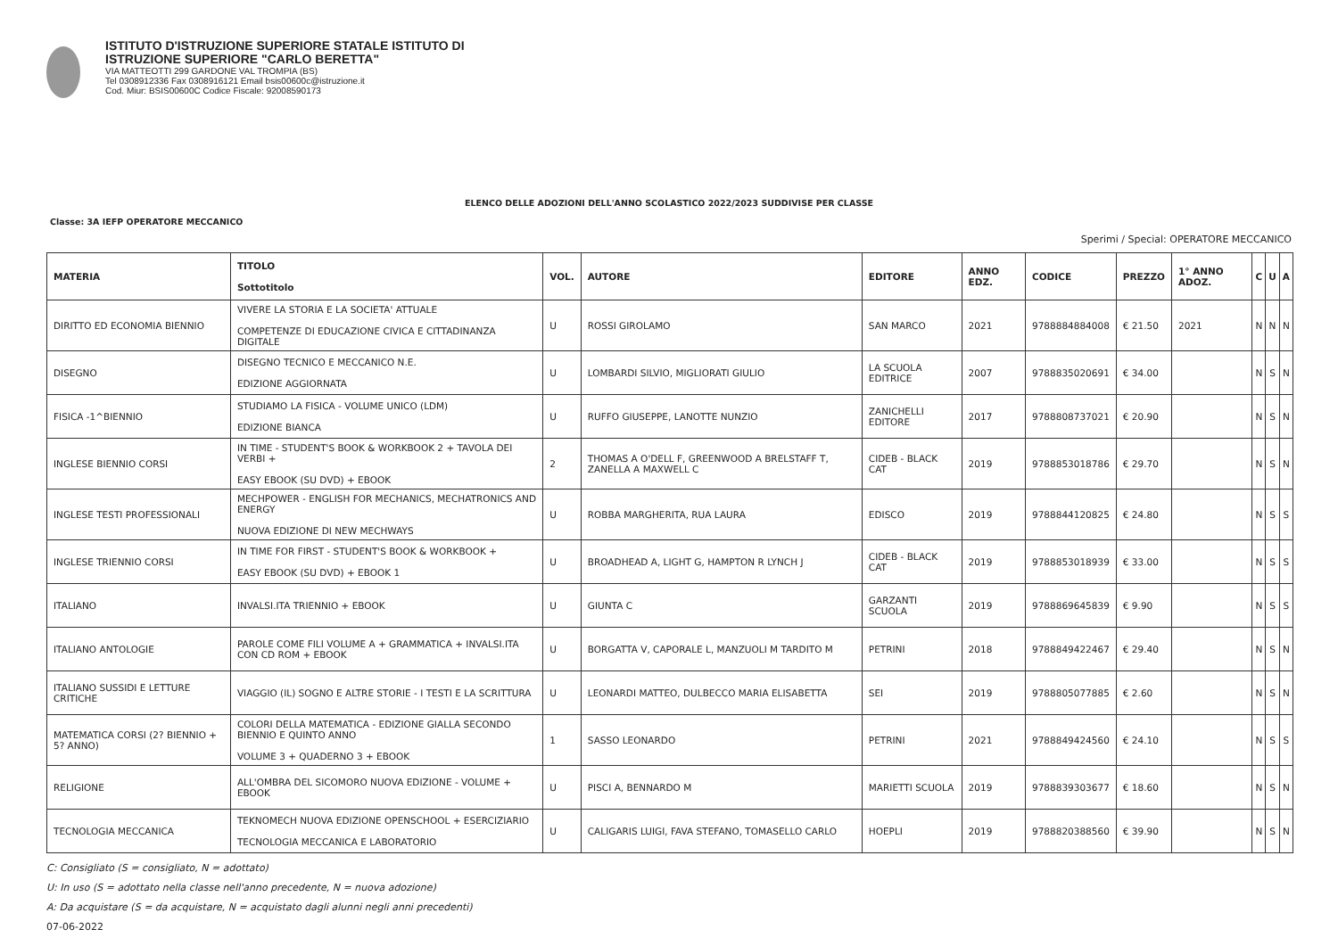ISTITUTO D'ISTRUZIONE SUPERIORE STATALE ISTITUTO DI
ISTRUZIONE SUPERIORE "CARLO BERETTA"
VIA MATTEOTTI 299 GARDONE VAL TROMPIA (BS)
Tel 0308912336 Fax 0308916121 Email bsis00600c@istruzione.it
Cod. Miur: BSIS00600C Codice Fiscale: 92008590173
ELENCO DELLE ADOZIONI DELL'ANNO SCOLASTICO 2022/2023 SUDDIVISE PER CLASSE
Classe: 3A IEFP OPERATORE MECCANICO
Sperimi / Special: OPERATORE MECCANICO
| MATERIA | TITOLO Sottotitolo | VOL. | AUTORE | EDITORE | ANNO EDZ. | CODICE | PREZZO | 1° ANNO ADOZ. | C | U | A |
| --- | --- | --- | --- | --- | --- | --- | --- | --- | --- | --- | --- |
| DIRITTO ED ECONOMIA BIENNIO | VIVERE LA STORIA E LA SOCIETA' ATTUALE COMPETENZE DI EDUCAZIONE CIVICA E CITTADINANZA DIGITALE | U | ROSSI GIROLAMO | SAN MARCO | 2021 | 9788884884008 | € 21.50 | 2021 | N | N | N |
| DISEGNO | DISEGNO TECNICO E MECCANICO N.E. EDIZIONE AGGIORNATA | U | LOMBARDI SILVIO, MIGLIORATI GIULIO | LA SCUOLA EDITRICE | 2007 | 9788835020691 | € 34.00 | | N | S | N |
| FISICA -1^BIENNIO | STUDIAMO LA FISICA - VOLUME UNICO (LDM) EDIZIONE BIANCA | U | RUFFO GIUSEPPE, LANOTTE NUNZIO | ZANICHELLI EDITORE | 2017 | 9788808737021 | € 20.90 | | N | S | N |
| INGLESE BIENNIO CORSI | IN TIME - STUDENT'S BOOK & WORKBOOK 2 + TAVOLA DEI VERBI + EASY EBOOK (SU DVD) + EBOOK | 2 | THOMAS A O'DELL F, GREENWOOD A BRELSTAFF T, ZANELLA A MAXWELL C | CIDEB - BLACK CAT | 2019 | 9788853018786 | € 29.70 | | N | S | N |
| INGLESE TESTI PROFESSIONALI | MECHPOWER - ENGLISH FOR MECHANICS, MECHATRONICS AND ENERGY NUOVA EDIZIONE DI NEW MECHWAYS | U | ROBBA MARGHERITA, RUA LAURA | EDISCO | 2019 | 9788844120825 | € 24.80 | | N | S | S |
| INGLESE TRIENNIO CORSI | IN TIME FOR FIRST - STUDENT'S BOOK & WORKBOOK + EASY EBOOK (SU DVD) + EBOOK 1 | U | BROADHEAD A, LIGHT G, HAMPTON R LYNCH J | CIDEB - BLACK CAT | 2019 | 9788853018939 | € 33.00 | | N | S | S |
| ITALIANO | INVALSI.ITA TRIENNIO + EBOOK | U | GIUNTA C | GARZANTI SCUOLA | 2019 | 9788869645839 | € 9.90 | | N | S | S |
| ITALIANO ANTOLOGIE | PAROLE COME FILI VOLUME A + GRAMMATICA + INVALSI.ITA CON CD ROM + EBOOK | U | BORGATTA V, CAPORALE L, MANZUOLI M TARDITO M | PETRINI | 2018 | 9788849422467 | € 29.40 | | N | S | N |
| ITALIANO SUSSIDI E LETTURE CRITICHE | VIAGGIO (IL) SOGNO E ALTRE STORIE - I TESTI E LA SCRITTURA | U | LEONARDI MATTEO, DULBECCO MARIA ELISABETTA | SEI | 2019 | 9788805077885 | € 2.60 | | N | S | N |
| MATEMATICA CORSI (2? BIENNIO + 5? ANNO) | COLORI DELLA MATEMATICA - EDIZIONE GIALLA SECONDO BIENNIO E QUINTO ANNO VOLUME 3 + QUADERNO 3 + EBOOK | 1 | SASSO LEONARDO | PETRINI | 2021 | 9788849424560 | € 24.10 | | N | S | S |
| RELIGIONE | ALL'OMBRA DEL SICOMORO NUOVA EDIZIONE - VOLUME + EBOOK | U | PISCI A, BENNARDO M | MARIETTI SCUOLA | 2019 | 9788839303677 | € 18.60 | | N | S | N |
| TECNOLOGIA MECCANICA | TEKNOMECH NUOVA EDIZIONE OPENSCHOOL + ESERCIZIARIO TECNOLOGIA MECCANICA E LABORATORIO | U | CALIGARIS LUIGI, FAVA STEFANO, TOMASELLO CARLO | HOEPLI | 2019 | 9788820388560 | € 39.90 | | N | S | N |
C: Consigliato (S = consigliato, N = adottato)
U: In uso (S = adottato nella classe nell'anno precedente, N = nuova adozione)
A: Da acquistare (S = da acquistare, N = acquistato dagli alunni negli anni precedenti)
07-06-2022